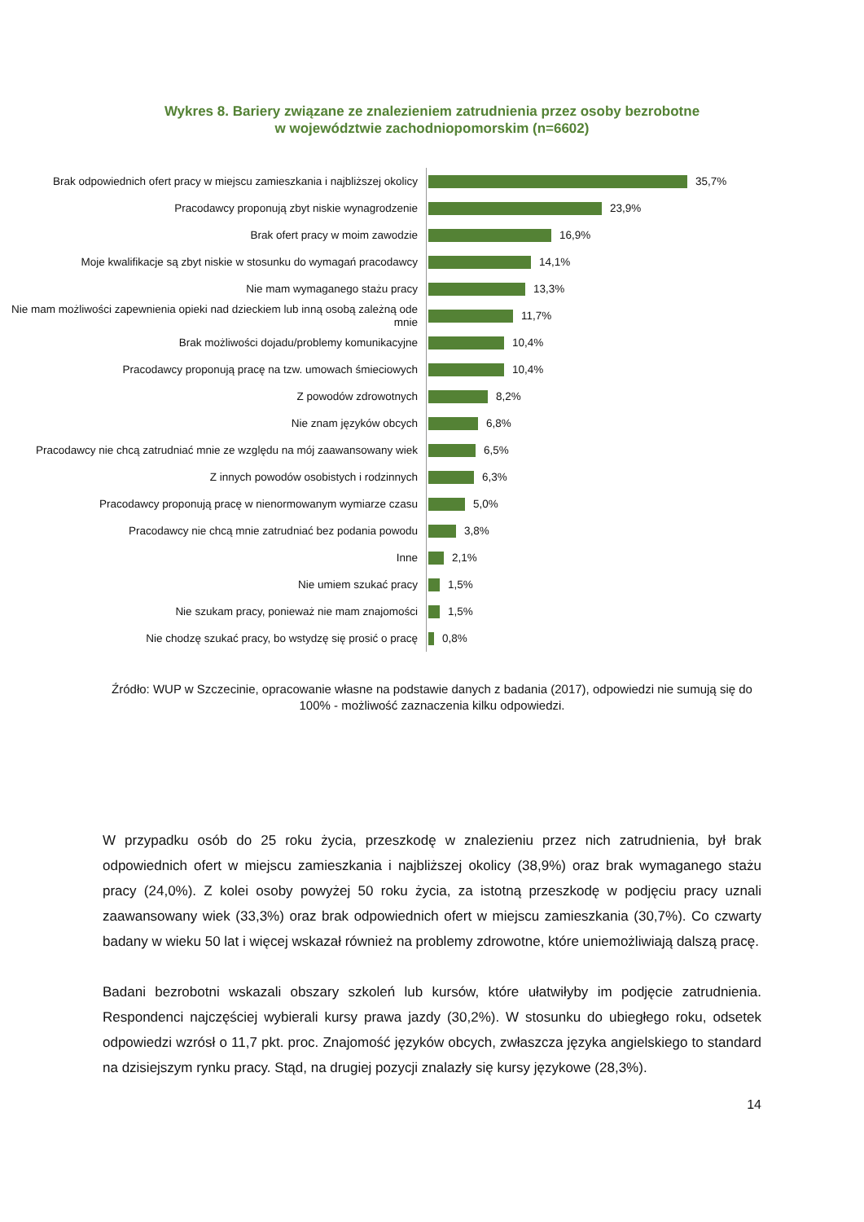Wykres 8. Bariery związane ze znalezieniem zatrudnienia przez osoby bezrobotne
w województwie zachodniopomorskim (n=6602)
Brak odpowiednich ofert pracy w miejscu zamieszkania i najbliższej okolicy
35,7%
Pracodawcy proponują zbyt niskie wynagrodzenie
23,9%
Brak ofert pracy w moim zawodzie
16,9%
Moje kwalifikacje są zbyt niskie w stosunku do wymagań pracodawcy
14,1%
Nie mam wymaganego stażu pracy
13,3%
Nie mam możliwości zapewnienia opieki nad dzieckiem lub inną osobą zależną ode mnie
11,7%
Brak możliwości dojadu/problemy komunikacyjne
10,4%
Pracodawcy proponują pracę na tzw. umowach śmieciowych
10,4%
Z powodów zdrowotnych
8,2%
Nie znam języków obcych
6,8%
Pracodawcy nie chcą zatrudniać mnie ze względu na mój zaawansowany wiek
6,5%
Z innych powodów osobistych i rodzinnych
6,3%
Pracodawcy proponują pracę w nienormowanym wymiarze czasu
5,0%
Pracodawcy nie chcą mnie zatrudniać bez podania powodu
3,8%
Inne
2,1%
Nie umiem szukać pracy
1,5%
Nie szukam pracy, ponieważ nie mam znajomości
1,5%
Nie chodzę szukać pracy, bo wstydzę się prosić o pracę
0,8%
Źródło: WUP w Szczecinie, opracowanie własne na podstawie danych z badania (2017), odpowiedzi nie sumują się do 100% - możliwość zaznaczenia kilku odpowiedzi.
W przypadku osób do 25 roku życia, przeszkodę w znalezieniu przez nich zatrudnienia, był brak odpowiednich ofert w miejscu zamieszkania i najbliższej okolicy (38,9%) oraz brak wymaganego stażu pracy (24,0%). Z kolei osoby powyżej 50 roku życia, za istotną przeszkodę w podjęciu pracy uznali zaawansowany wiek (33,3%) oraz brak odpowiednich ofert w miejscu zamieszkania (30,7%). Co czwarty badany w wieku 50 lat i więcej wskazał również na problemy zdrowotne, które uniemożliwiają dalszą pracę.
Badani bezrobotni wskazali obszary szkoleń lub kursów, które ułatwiłyby im podjęcie zatrudnienia. Respondenci najczęściej wybierali kursy prawa jazdy (30,2%). W stosunku do ubiegłego roku, odsetek odpowiedzi wzrósł o 11,7 pkt. proc. Znajomość języków obcych, zwłaszcza języka angielskiego to standard na dzisiejszym rynku pracy. Stąd, na drugiej pozycji znalazły się kursy językowe (28,3%).
14